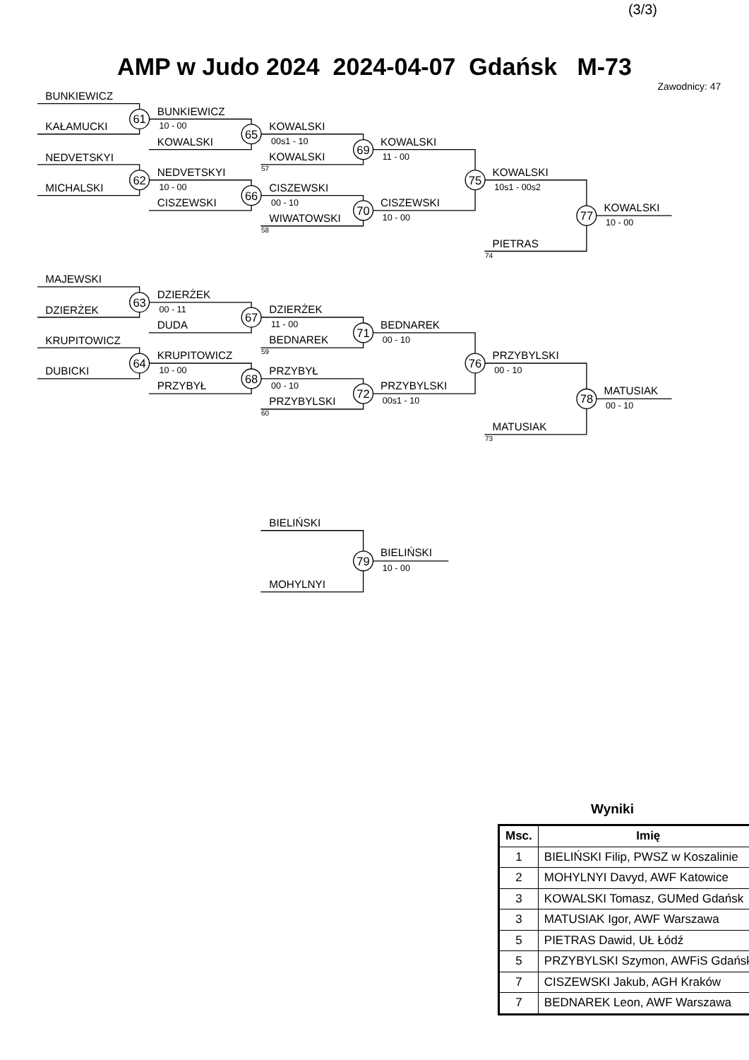(3/3)
AMP w Judo 2024 2024-04-07 Gdańsk M-73
61
65
62
66
69
70
75
77
63
67
64
68
71
72
76
78
79
Zawodnicy: 47
BUNKIEWICZ
KAŁAMUCKI
BUNKIEWICZ
KOWALSKI
NEDVETSKYI
MICHALSKI
NEDVETSKYI
CISZEWSKI
KOWALSKI
KOWALSKI
CISZEWSKI
WIWATOWSKI
KOWALSKI
CISZEWSKI
KOWALSKI
PIETRAS
KOWALSKI
MAJEWSKI
DZIERŻEK
DZIERŻEK
DUDA
KRUPITOWICZ
DUBICKI
KRUPITOWICZ
PRZYBYŁ
DZIERŻEK
BEDNAREK
PRZYBYŁ
PRZYBYLSKI
BEDNAREK
PRZYBYLSKI
PRZYBYLSKI
MATUSIAK
MATUSIAK
BIELIŃSKI
MOHYLNYI
BIELIŃSKI
10 - 00
10 - 00
00s1 - 10
00 - 10
11 - 00
10 - 00
10s1 - 00s2
10 - 00
00 - 11
10 - 00
11 - 00
00 - 10
00 - 10
00s1 - 10
00 - 10
00 - 10
10 - 00
57
58
74
59
60
73
Wyniki
| Msc. | Imię |
| --- | --- |
| 1 | BIELIŃSKI Filip, PWSZ w Koszalinie |
| 2 | MOHYLNYI Davyd, AWF Katowice |
| 3 | KOWALSKI Tomasz, GUMed Gdańsk |
| 3 | MATUSIAK Igor, AWF Warszawa |
| 5 | PIETRAS Dawid, UŁ Łódź |
| 5 | PRZYBYLSKI Szymon, AWFiS Gdańsk |
| 7 | CISZEWSKI Jakub, AGH Kraków |
| 7 | BEDNAREK Leon, AWF Warszawa |